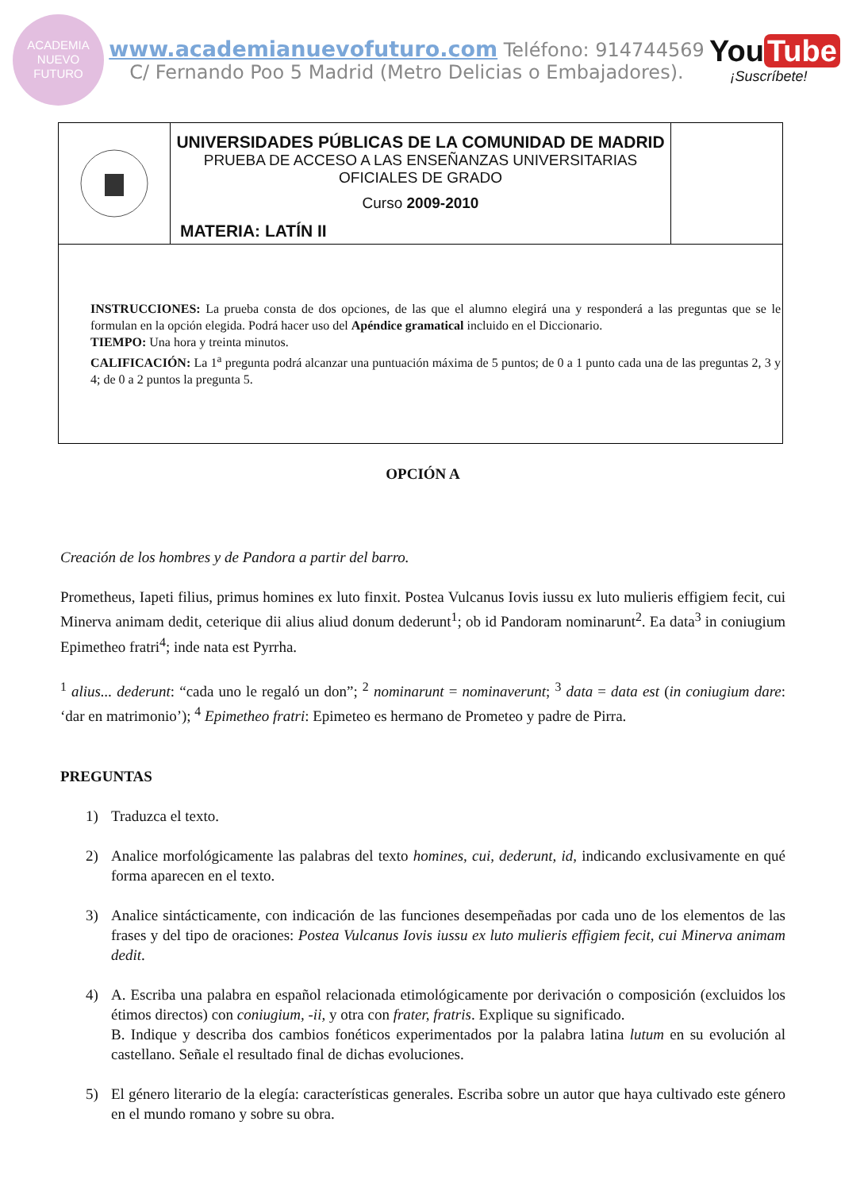ACADEMIA
NUEVO
FUTURO
www.academianuevofuturo.com Teléfono: 914744569
C/ Fernando Poo 5 Madrid (Metro Delicias o Embajadores).
You Tube
¡Suscríbete!
UNIVERSIDADES PÚBLICAS DE LA COMUNIDAD DE MADRID
PRUEBA DE ACCESO A LAS ENSEÑANZAS UNIVERSITARIAS
OFICIALES DE GRADO
Curso 2009-2010
MATERIA: LATÍN II
INSTRUCCIONES: La prueba consta de dos opciones, de las que el alumno elegirá una y responderá a las preguntas que se le formulan en la opción elegida. Podrá hacer uso del Apéndice gramatical incluido en el Diccionario.
TIEMPO: Una hora y treinta minutos.
CALIFICACIÓN: La 1<sup>a</sup> pregunta podrá alcanzar una puntuación máxima de 5 puntos; de 0 a 1 punto cada una de las preguntas 2, 3 y 4; de 0 a 2 puntos la pregunta 5.
OPCIÓN A
Creación de los hombres y de Pandora a partir del barro.
Prometheus, Iapeti filius, primus homines ex luto finxit. Postea Vulcanus Iovis iussu ex luto mulieris effigiem fecit, cui Minerva animam dedit, ceterique dii alius aliud donum dederunt<sup>1</sup>; ob id Pandoram nominarunt<sup>2</sup>. Ea data<sup>3</sup> in coniugium Epimetheo fratri<sup>4</sup>; inde nata est Pyrrha.
<sup>1</sup> alius... dederunt: “cada uno le regaló un don”; <sup>2</sup> nominarunt = nominaverunt; <sup>3</sup> data = data est (in coniugium dare: ‘dar en matrimonio’); <sup>4</sup> Epimetheo fratri: Epimeteo es hermano de Prometeo y padre de Pirra.
PREGUNTAS
1) Traduzca el texto.
2) Analice morfológicamente las palabras del texto homines, cui, dederunt, id, indicando exclusivamente en qué forma aparecen en el texto.
3) Analice sintácticamente, con indicación de las funciones desempeñadas por cada uno de los elementos de las frases y del tipo de oraciones: Postea Vulcanus Iovis iussu ex luto mulieris effigiem fecit, cui Minerva animam dedit.
4) A. Escriba una palabra en español relacionada etimológicamente por derivación o composición (excluidos los étimos directos) con coniugium, -ii, y otra con frater, fratris. Explique su significado.
B. Indique y describa dos cambios fonéticos experimentados por la palabra latina lutum en su evolución al castellano. Señale el resultado final de dichas evoluciones.
5) El género literario de la elegía: características generales. Escriba sobre un autor que haya cultivado este género en el mundo romano y sobre su obra.